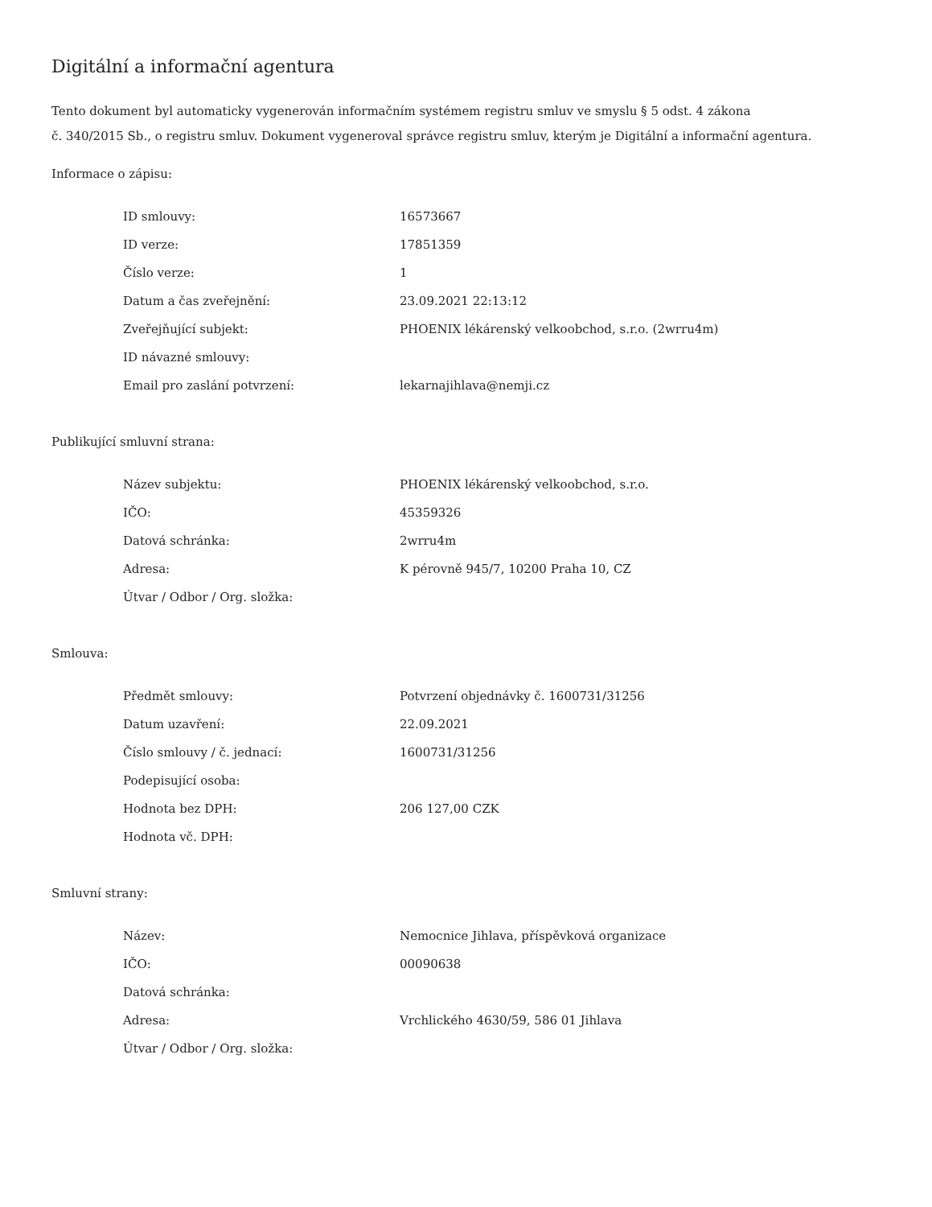Digitální a informační agentura
Tento dokument byl automaticky vygenerován informačním systémem registru smluv ve smyslu § 5 odst. 4 zákona
č. 340/2015 Sb., o registru smluv. Dokument vygeneroval správce registru smluv, kterým je Digitální a informační agentura.
Informace o zápisu:
| ID smlouvy: | 16573667 |
| ID verze: | 17851359 |
| Číslo verze: | 1 |
| Datum a čas zveřejnění: | 23.09.2021 22:13:12 |
| Zveřejňující subjekt: | PHOENIX lékárenský velkoobchod, s.r.o. (2wrru4m) |
| ID návazné smlouvy: | |
| Email pro zaslání potvrzení: | lekarnajihlava@nemji.cz |
Publikující smluvní strana:
| Název subjektu: | PHOENIX lékárenský velkoobchod, s.r.o. |
| IČO: | 45359326 |
| Datová schránka: | 2wrru4m |
| Adresa: | K pérovně 945/7, 10200 Praha 10, CZ |
| Útvar / Odbor / Org. složka: | |
Smlouva:
| Předmět smlouvy: | Potvrzení objednávky č. 1600731/31256 |
| Datum uzavření: | 22.09.2021 |
| Číslo smlouvy / č. jednací: | 1600731/31256 |
| Podepisující osoba: | |
| Hodnota bez DPH: | 206 127,00 CZK |
| Hodnota vč. DPH: | |
Smluvní strany:
| Název: | Nemocnice Jihlava, příspěvková organizace |
| IČO: | 00090638 |
| Datová schránka: | |
| Adresa: | Vrchlického 4630/59, 586 01 Jihlava |
| Útvar / Odbor / Org. složka: | |